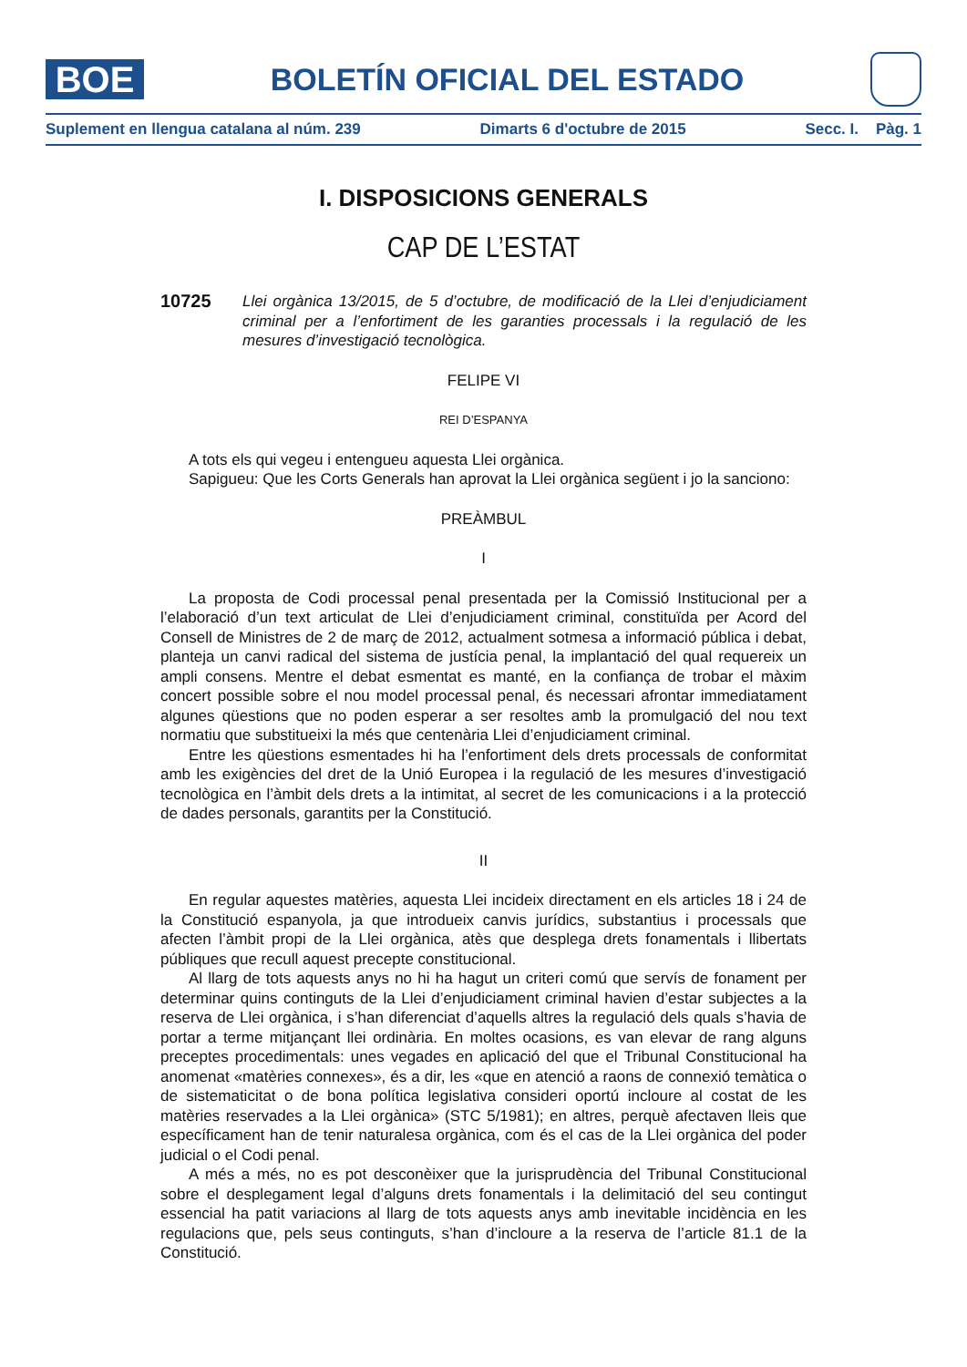BOE
BOLETÍN OFICIAL DEL ESTADO
Suplement en llengua catalana al núm. 239 Dimarts 6 d'octubre de 2015 Secc. I. Pàg. 1
I. DISPOSICIONS GENERALS
CAP DE L’ESTAT
10725
Llei orgànica 13/2015, de 5 d’octubre, de modificació de la Llei d’enjudiciament criminal per a l’enfortiment de les garanties processals i la regulació de les mesures d’investigació tecnològica.
FELIPE VI
REI D’ESPANYA
A tots els qui vegeu i entengueu aquesta Llei orgànica.
Sapigueu: Que les Corts Generals han aprovat la Llei orgànica següent i jo la sanciono:
PREÀMBUL
I
La proposta de Codi processal penal presentada per la Comissió Institucional per a l’elaboració d’un text articulat de Llei d’enjudiciament criminal, constituïda per Acord del Consell de Ministres de 2 de març de 2012, actualment sotmesa a informació pública i debat, planteja un canvi radical del sistema de justícia penal, la implantació del qual requereix un ampli consens. Mentre el debat esmentat es manté, en la confiança de trobar el màxim concert possible sobre el nou model processal penal, és necessari afrontar immediatament algunes qüestions que no poden esperar a ser resoltes amb la promulgació del nou text normatiu que substitueixi la més que centenària Llei d’enjudiciament criminal.
Entre les qüestions esmentades hi ha l’enfortiment dels drets processals de conformitat amb les exigències del dret de la Unió Europea i la regulació de les mesures d’investigació tecnològica en l’àmbit dels drets a la intimitat, al secret de les comunicacions i a la protecció de dades personals, garantits per la Constitució.
II
En regular aquestes matèries, aquesta Llei incideix directament en els articles 18 i 24 de la Constitució espanyola, ja que introdueix canvis jurídics, substantius i processals que afecten l’àmbit propi de la Llei orgànica, atès que desplega drets fonamentals i llibertats públiques que recull aquest precepte constitucional.
Al llarg de tots aquests anys no hi ha hagut un criteri comú que servís de fonament per determinar quins continguts de la Llei d’enjudiciament criminal havien d’estar subjectes a la reserva de Llei orgànica, i s’han diferenciat d’aquells altres la regulació dels quals s’havia de portar a terme mitjançant llei ordinària. En moltes ocasions, es van elevar de rang alguns preceptes procedimentals: unes vegades en aplicació del que el Tribunal Constitucional ha anomenat «matèries connexes», és a dir, les «que en atenció a raons de connexió temàtica o de sistematicitat o de bona política legislativa consideri oportú incloure al costat de les matèries reservades a la Llei orgànica» (STC 5/1981); en altres, perquè afectaven lleis que específicament han de tenir naturalesa orgànica, com és el cas de la Llei orgànica del poder judicial o el Codi penal.
A més a més, no es pot desconèixer que la jurisprudència del Tribunal Constitucional sobre el desplegament legal d’alguns drets fonamentals i la delimitació del seu contingut essencial ha patit variacions al llarg de tots aquests anys amb inevitable incidència en les regulacions que, pels seus continguts, s’han d’incloure a la reserva de l’article 81.1 de la Constitució.